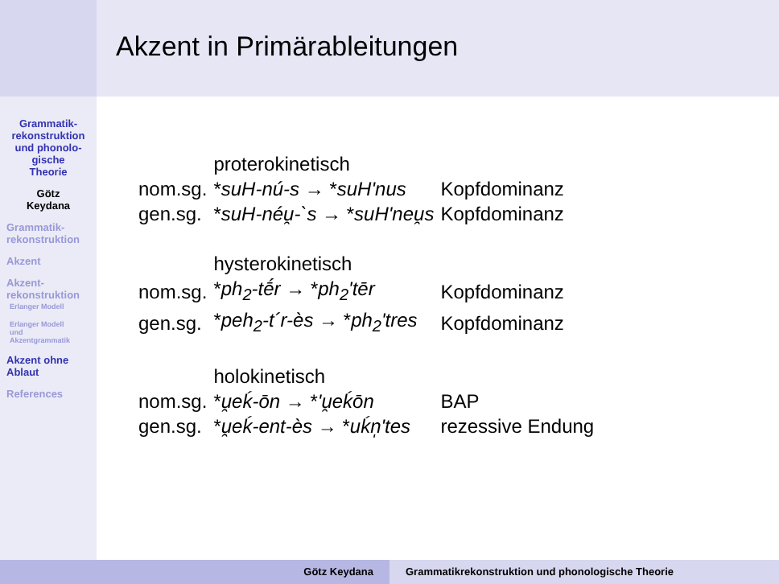Akzent in Primärableitungen
Grammatik-
rekonstruktion
und phonolo-
gische
Theorie
Götz
Keydana
Grammatik-
rekonstruktion
Akzent
Akzent-
rekonstruktion
Erlanger Modell
Erlanger Modell
und
Akzentgrammatik
Akzent ohne
Ablaut
References
| | proterokinetisch | |
| nom.sg. | * suH-nú-s → * suH'nus | Kopfdominanz |
| gen.sg. | * suH-néu̯-`s → * suH'neu̯s | Kopfdominanz |
| | hysterokinetisch | |
| nom.sg. | * ph<sub>2</sub>-tḗr → * ph<sub>2</sub>'tēr | Kopfdominanz |
| gen.sg. | * peh<sub>2</sub>-t´r-ès → * ph<sub>2</sub>'tres | Kopfdominanz |
| | holokinetisch | |
| nom.sg. | * u̯eḱ-ōn → * 'u̯eḱōn | BAP |
| gen.sg. | * u̯eḱ-ent-ès → * uḱn̩'tes | rezessive Endung |
Götz Keydana Grammatikrekonstruktion und phonologische Theorie